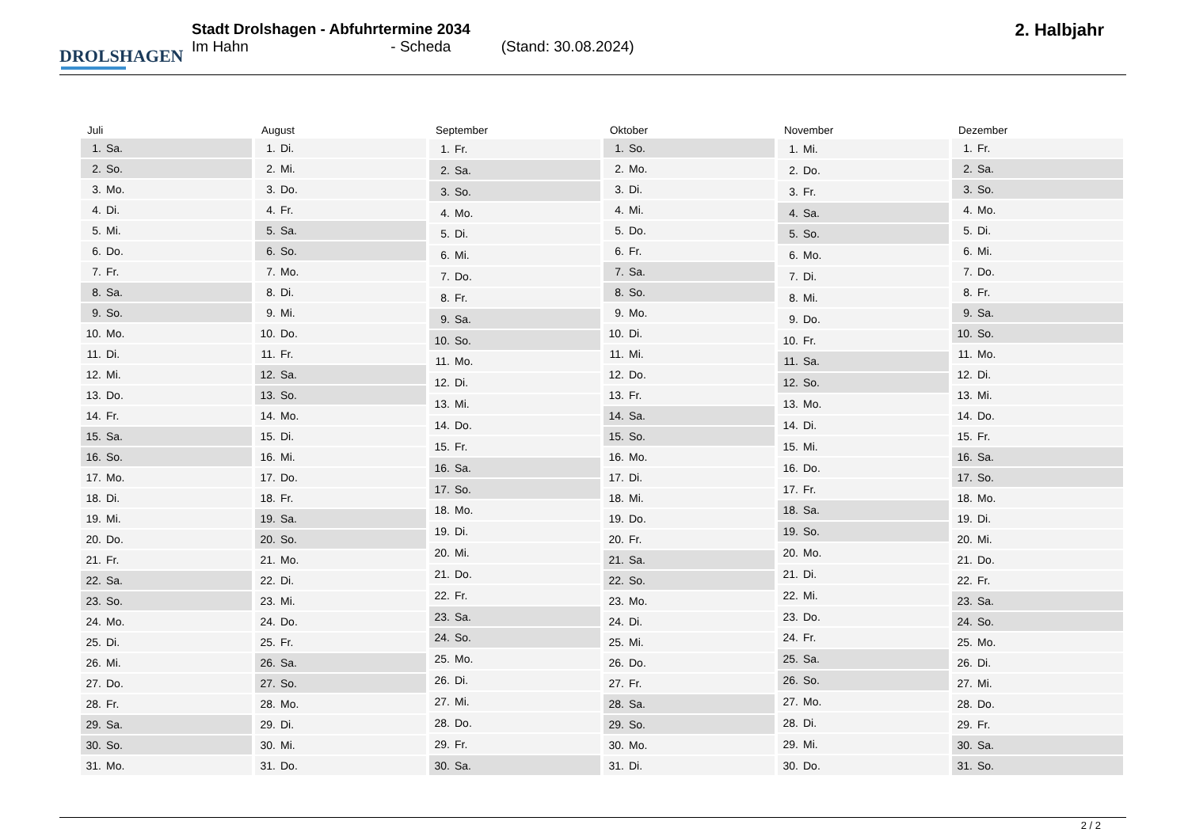DROLSHAGEN
Stadt Drolshagen - Abfuhrtermine 2034
Im Hahn - Scheda (Stand: 30.08.2024)
2. Halbjahr
| Juli |
| --- |
| 1. Sa. |
| 2. So. |
| 3. Mo. |
| 4. Di. |
| 5. Mi. |
| 6. Do. |
| 7. Fr. |
| 8. Sa. |
| 9. So. |
| 10. Mo. |
| 11. Di. |
| 12. Mi. |
| 13. Do. |
| 14. Fr. |
| 15. Sa. |
| 16. So. |
| 17. Mo. |
| 18. Di. |
| 19. Mi. |
| 20. Do. |
| 21. Fr. |
| 22. Sa. |
| 23. So. |
| 24. Mo. |
| 25. Di. |
| 26. Mi. |
| 27. Do. |
| 28. Fr. |
| 29. Sa. |
| 30. So. |
| 31. Mo. |
| August |
| --- |
| 1. Di. |
| 2. Mi. |
| 3. Do. |
| 4. Fr. |
| 5. Sa. |
| 6. So. |
| 7. Mo. |
| 8. Di. |
| 9. Mi. |
| 10. Do. |
| 11. Fr. |
| 12. Sa. |
| 13. So. |
| 14. Mo. |
| 15. Di. |
| 16. Mi. |
| 17. Do. |
| 18. Fr. |
| 19. Sa. |
| 20. So. |
| 21. Mo. |
| 22. Di. |
| 23. Mi. |
| 24. Do. |
| 25. Fr. |
| 26. Sa. |
| 27. So. |
| 28. Mo. |
| 29. Di. |
| 30. Mi. |
| 31. Do. |
| September |
| --- |
| 1. Fr. |
| 2. Sa. |
| 3. So. |
| 4. Mo. |
| 5. Di. |
| 6. Mi. |
| 7. Do. |
| 8. Fr. |
| 9. Sa. |
| 10. So. |
| 11. Mo. |
| 12. Di. |
| 13. Mi. |
| 14. Do. |
| 15. Fr. |
| 16. Sa. |
| 17. So. |
| 18. Mo. |
| 19. Di. |
| 20. Mi. |
| 21. Do. |
| 22. Fr. |
| 23. Sa. |
| 24. So. |
| 25. Mo. |
| 26. Di. |
| 27. Mi. |
| 28. Do. |
| 29. Fr. |
| 30. Sa. |
| Oktober |
| --- |
| 1. So. |
| 2. Mo. |
| 3. Di. |
| 4. Mi. |
| 5. Do. |
| 6. Fr. |
| 7. Sa. |
| 8. So. |
| 9. Mo. |
| 10. Di. |
| 11. Mi. |
| 12. Do. |
| 13. Fr. |
| 14. Sa. |
| 15. So. |
| 16. Mo. |
| 17. Di. |
| 18. Mi. |
| 19. Do. |
| 20. Fr. |
| 21. Sa. |
| 22. So. |
| 23. Mo. |
| 24. Di. |
| 25. Mi. |
| 26. Do. |
| 27. Fr. |
| 28. Sa. |
| 29. So. |
| 30. Mo. |
| 31. Di. |
| November |
| --- |
| 1. Mi. |
| 2. Do. |
| 3. Fr. |
| 4. Sa. |
| 5. So. |
| 6. Mo. |
| 7. Di. |
| 8. Mi. |
| 9. Do. |
| 10. Fr. |
| 11. Sa. |
| 12. So. |
| 13. Mo. |
| 14. Di. |
| 15. Mi. |
| 16. Do. |
| 17. Fr. |
| 18. Sa. |
| 19. So. |
| 20. Mo. |
| 21. Di. |
| 22. Mi. |
| 23. Do. |
| 24. Fr. |
| 25. Sa. |
| 26. So. |
| 27. Mo. |
| 28. Di. |
| 29. Mi. |
| 30. Do. |
| Dezember |
| --- |
| 1. Fr. |
| 2. Sa. |
| 3. So. |
| 4. Mo. |
| 5. Di. |
| 6. Mi. |
| 7. Do. |
| 8. Fr. |
| 9. Sa. |
| 10. So. |
| 11. Mo. |
| 12. Di. |
| 13. Mi. |
| 14. Do. |
| 15. Fr. |
| 16. Sa. |
| 17. So. |
| 18. Mo. |
| 19. Di. |
| 20. Mi. |
| 21. Do. |
| 22. Fr. |
| 23. Sa. |
| 24. So. |
| 25. Mo. |
| 26. Di. |
| 27. Mi. |
| 28. Do. |
| 29. Fr. |
| 30. Sa. |
| 31. So. |
2 / 2